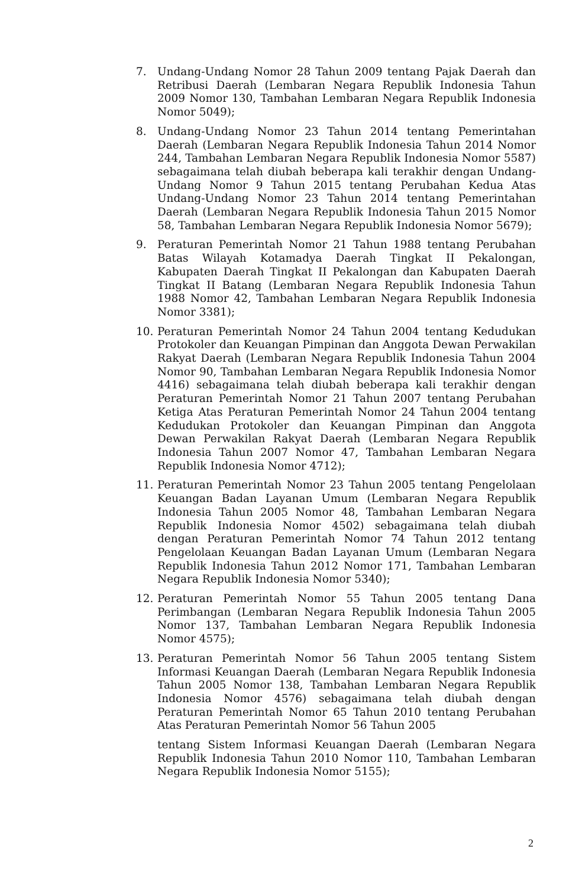7. Undang-Undang Nomor 28 Tahun 2009 tentang Pajak Daerah dan Retribusi Daerah (Lembaran Negara Republik Indonesia Tahun 2009 Nomor 130, Tambahan Lembaran Negara Republik Indonesia Nomor 5049);
8. Undang-Undang Nomor 23 Tahun 2014 tentang Pemerintahan Daerah (Lembaran Negara Republik Indonesia Tahun 2014 Nomor 244, Tambahan Lembaran Negara Republik Indonesia Nomor 5587) sebagaimana telah diubah beberapa kali terakhir dengan Undang-Undang Nomor 9 Tahun 2015 tentang Perubahan Kedua Atas Undang-Undang Nomor 23 Tahun 2014 tentang Pemerintahan Daerah (Lembaran Negara Republik Indonesia Tahun 2015 Nomor 58, Tambahan Lembaran Negara Republik Indonesia Nomor 5679);
9. Peraturan Pemerintah Nomor 21 Tahun 1988 tentang Perubahan Batas Wilayah Kotamadya Daerah Tingkat II Pekalongan, Kabupaten Daerah Tingkat II Pekalongan dan Kabupaten Daerah Tingkat II Batang (Lembaran Negara Republik Indonesia Tahun 1988 Nomor 42, Tambahan Lembaran Negara Republik Indonesia Nomor 3381);
10. Peraturan Pemerintah Nomor 24 Tahun 2004 tentang Kedudukan Protokoler dan Keuangan Pimpinan dan Anggota Dewan Perwakilan Rakyat Daerah (Lembaran Negara Republik Indonesia Tahun 2004 Nomor 90, Tambahan Lembaran Negara Republik Indonesia Nomor 4416) sebagaimana telah diubah beberapa kali terakhir dengan Peraturan Pemerintah Nomor 21 Tahun 2007 tentang Perubahan Ketiga Atas Peraturan Pemerintah Nomor 24 Tahun 2004 tentang Kedudukan Protokoler dan Keuangan Pimpinan dan Anggota Dewan Perwakilan Rakyat Daerah (Lembaran Negara Republik Indonesia Tahun 2007 Nomor 47, Tambahan Lembaran Negara Republik Indonesia Nomor 4712);
11. Peraturan Pemerintah Nomor 23 Tahun 2005 tentang Pengelolaan Keuangan Badan Layanan Umum (Lembaran Negara Republik Indonesia Tahun 2005 Nomor 48, Tambahan Lembaran Negara Republik Indonesia Nomor 4502) sebagaimana telah diubah dengan Peraturan Pemerintah Nomor 74 Tahun 2012 tentang Pengelolaan Keuangan Badan Layanan Umum (Lembaran Negara Republik Indonesia Tahun 2012 Nomor 171, Tambahan Lembaran Negara Republik Indonesia Nomor 5340);
12. Peraturan Pemerintah Nomor 55 Tahun 2005 tentang Dana Perimbangan (Lembaran Negara Republik Indonesia Tahun 2005 Nomor 137, Tambahan Lembaran Negara Republik Indonesia Nomor 4575);
13. Peraturan Pemerintah Nomor 56 Tahun 2005 tentang Sistem Informasi Keuangan Daerah (Lembaran Negara Republik Indonesia Tahun 2005 Nomor 138, Tambahan Lembaran Negara Republik Indonesia Nomor 4576) sebagaimana telah diubah dengan Peraturan Pemerintah Nomor 65 Tahun 2010 tentang Perubahan Atas Peraturan Pemerintah Nomor 56 Tahun 2005
tentang Sistem Informasi Keuangan Daerah (Lembaran Negara Republik Indonesia Tahun 2010 Nomor 110, Tambahan Lembaran Negara Republik Indonesia Nomor 5155);
2